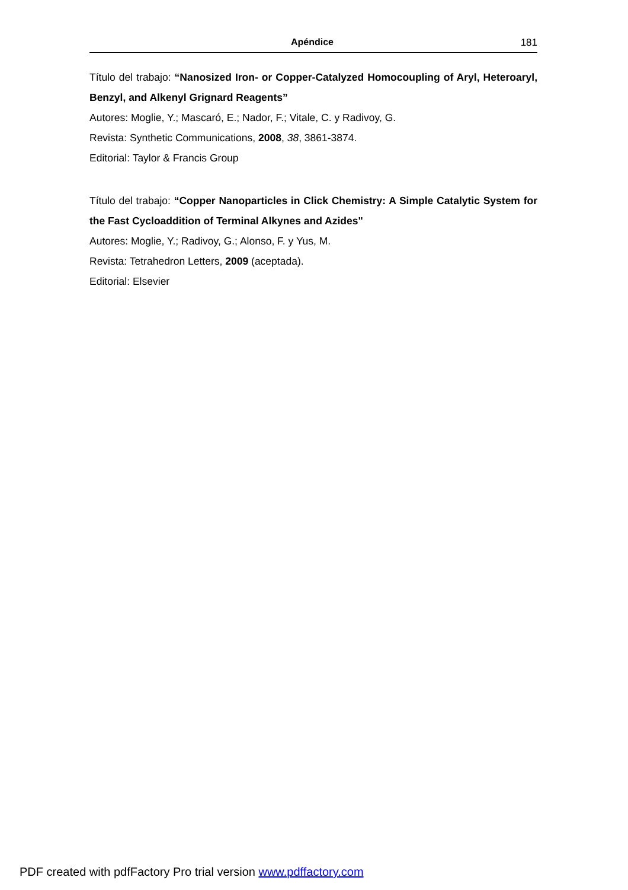Apéndice 181
Título del trabajo: “Nanosized Iron- or Copper-Catalyzed Homocoupling of Aryl, Heteroaryl, Benzyl, and Alkenyl Grignard Reagents”
Autores: Moglie, Y.; Mascaró, E.; Nador, F.; Vitale, C. y Radivoy, G.
Revista: Synthetic Communications, 2008, 38, 3861-3874.
Editorial: Taylor & Francis Group
Título del trabajo: “Copper Nanoparticles in Click Chemistry: A Simple Catalytic System for the Fast Cycloaddition of Terminal Alkynes and Azides"
Autores: Moglie, Y.; Radivoy, G.; Alonso, F. y Yus, M.
Revista: Tetrahedron Letters, 2009 (aceptada).
Editorial: Elsevier
PDF created with pdfFactory Pro trial version www.pdffactory.com